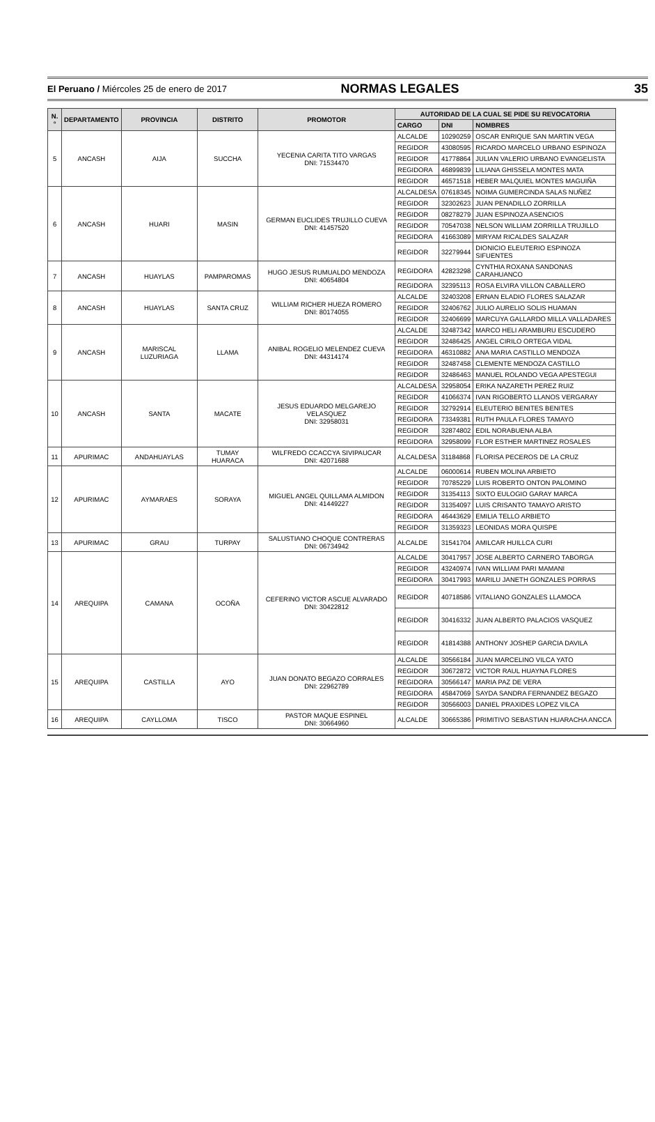El Peruano / Miércoles 25 de enero de 2017
NORMAS LEGALES 35
| N.° | DEPARTAMENTO | PROVINCIA | DISTRITO | PROMOTOR | AUTORIDAD DE LA CUAL SE PIDE SU REVOCATORIA | | |
| --- | --- | --- | --- | --- | --- | --- | --- |
| | | | | | CARGO | DNI | NOMBRES |
| 5 | ANCASH | AIJA | SUCCHA | YECENIA CARITA TITO VARGAS DNI: 71534470 | ALCALDE | 10290259 | OSCAR ENRIQUE SAN MARTIN VEGA |
| | | | | | REGIDOR | 43080595 | RICARDO MARCELO URBANO ESPINOZA |
| | | | | | REGIDOR | 41778864 | JULIAN VALERIO URBANO EVANGELISTA |
| | | | | | REGIDORA | 46899839 | LILIANA GHISSELA MONTES MATA |
| | | | | | REGIDOR | 46571518 | HEBER MALQUIEL MONTES MAGUIÑA |
| 6 | ANCASH | HUARI | MASIN | GERMAN EUCLIDES TRUJILLO CUEVA DNI: 41457520 | ALCALDESA | 07618345 | NOIMA GUMERCINDA SALAS NUÑEZ |
| | | | | | REGIDOR | 32302623 | JUAN PENADILLO ZORRILLA |
| | | | | | REGIDOR | 08278279 | JUAN ESPINOZA ASENCIOS |
| | | | | | REGIDOR | 70547038 | NELSON WILLIAM ZORRILLA TRUJILLO |
| | | | | | REGIDORA | 41663089 | MIRYAM RICALDES SALAZAR |
| | | | | | REGIDOR | 32279944 | DIONICIO ELEUTERIO ESPINOZA SIFUENTES |
| 7 | ANCASH | HUAYLAS | PAMPAROMAS | HUGO JESUS RUMUALDO MENDOZA DNI: 40654804 | REGIDORA | 42823298 | CYNTHIA ROXANA SANDONAS CARAHUANCO |
| | | | | | REGIDORA | 32395113 | ROSA ELVIRA VILLON CABALLERO |
| 8 | ANCASH | HUAYLAS | SANTA CRUZ | WILLIAM RICHER HUEZA ROMERO DNI: 80174055 | ALCALDE | 32403208 | ERNAN ELADIO FLORES SALAZAR |
| | | | | | REGIDOR | 32406762 | JULIO AURELIO SOLIS HUAMAN |
| | | | | | REGIDOR | 32406699 | MARCUYA GALLARDO MILLA VALLADARES |
| 9 | ANCASH | MARISCAL LUZURIAGA | LLAMA | ANIBAL ROGELIO MELENDEZ CUEVA DNI: 44314174 | ALCALDE | 32487342 | MARCO HELI ARAMBURU ESCUDERO |
| | | | | | REGIDOR | 32486425 | ANGEL CIRILO ORTEGA VIDAL |
| | | | | | REGIDORA | 46310882 | ANA MARIA CASTILLO MENDOZA |
| | | | | | REGIDOR | 32487458 | CLEMENTE MENDOZA CASTILLO |
| | | | | | REGIDOR | 32486463 | MANUEL ROLANDO VEGA APESTEGUI |
| 10 | ANCASH | SANTA | MACATE | JESUS EDUARDO MELGAREJO VELASQUEZ DNI: 32958031 | ALCALDESA | 32958054 | ERIKA NAZARETH PEREZ RUIZ |
| | | | | | REGIDOR | 41066374 | IVAN RIGOBERTO LLANOS VERGARAY |
| | | | | | REGIDOR | 32792914 | ELEUTERIO BENITES BENITES |
| | | | | | REGIDORA | 73349381 | RUTH PAULA FLORES TAMAYO |
| | | | | | REGIDOR | 32874802 | EDIL NORABUENA ALBA |
| | | | | | REGIDORA | 32958099 | FLOR ESTHER MARTINEZ ROSALES |
| 11 | APURIMAC | ANDAHUAYLAS | TUMAY HUARACA | WILFREDO CCACCYA SIVIPAUCAR DNI: 42071688 | ALCALDESA | 31184868 | FLORISA PECEROS DE LA CRUZ |
| 12 | APURIMAC | AYMARAES | SORAYA | MIGUEL ANGEL QUILLAMA ALMIDON DNI: 41449227 | ALCALDE | 06000614 | RUBEN MOLINA ARBIETO |
| | | | | | REGIDOR | 70785229 | LUIS ROBERTO ONTON PALOMINO |
| | | | | | REGIDOR | 31354113 | SIXTO EULOGIO GARAY MARCA |
| | | | | | REGIDOR | 31354097 | LUIS CRISANTO TAMAYO ARISTO |
| | | | | | REGIDORA | 46443629 | EMILIA TELLO ARBIETO |
| | | | | | REGIDOR | 31359323 | LEONIDAS MORA QUISPE |
| 13 | APURIMAC | GRAU | TURPAY | SALUSTIANO CHOQUE CONTRERAS DNI: 06734942 | ALCALDE | 31541704 | AMILCAR HUILLCA CURI |
| 14 | AREQUIPA | CAMANA | OCOÑA | CEFERINO VICTOR ASCUE ALVARADO DNI: 30422812 | ALCALDE | 30417957 | JOSE ALBERTO CARNERO TABORGA |
| | | | | | REGIDOR | 43240974 | IVAN WILLIAM PARI MAMANI |
| | | | | | REGIDORA | 30417993 | MARILU JANETH GONZALES PORRAS |
| | | | | | REGIDOR | 40718586 | VITALIANO GONZALES LLAMOCA |
| | | | | | REGIDOR | 30416332 | JUAN ALBERTO PALACIOS VASQUEZ |
| | | | | | REGIDOR | 41814388 | ANTHONY JOSHEP GARCIA DAVILA |
| 15 | AREQUIPA | CASTILLA | AYO | JUAN DONATO BEGAZO CORRALES DNI: 22962789 | ALCALDE | 30566184 | JUAN MARCELINO VILCA YATO |
| | | | | | REGIDOR | 30672872 | VICTOR RAUL HUAYNA FLORES |
| | | | | | REGIDORA | 30566147 | MARIA PAZ DE VERA |
| | | | | | REGIDORA | 45847069 | SAYDA SANDRA FERNANDEZ BEGAZO |
| | | | | | REGIDOR | 30566003 | DANIEL PRAXIDES LOPEZ VILCA |
| 16 | AREQUIPA | CAYLLOMA | TISCO | PASTOR MAQUE ESPINEL DNI: 30664960 | ALCALDE | 30665386 | PRIMITIVO SEBASTIAN HUARACHA ANCCA |